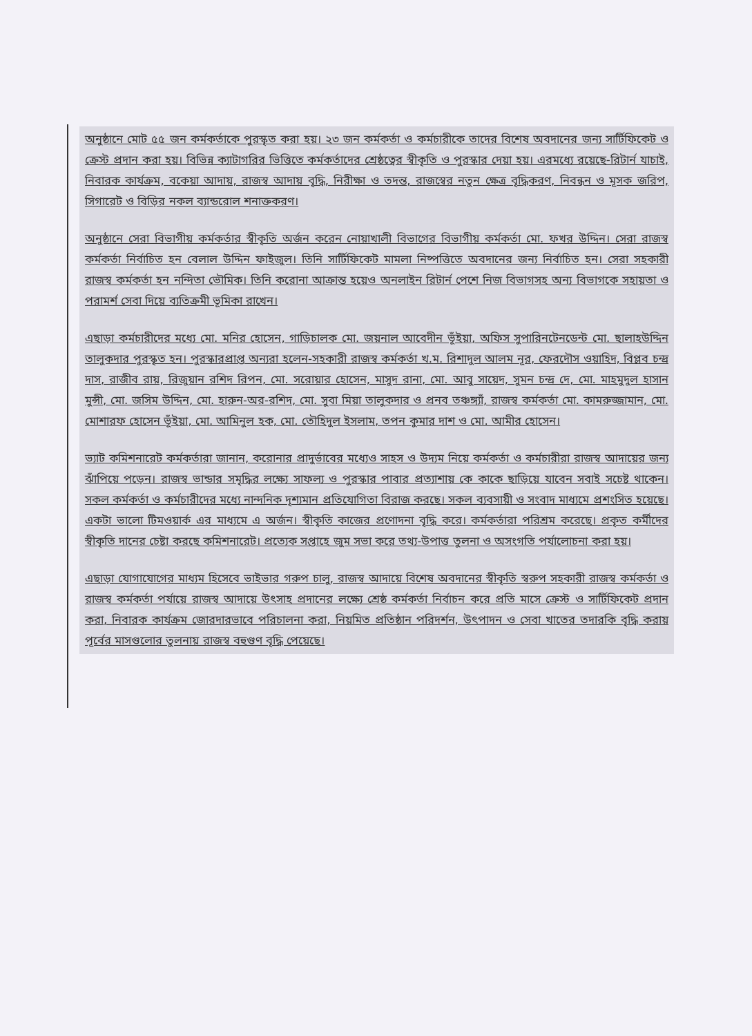অনুষ্ঠানে মোট ৫৫ জন কর্মকর্তাকে পুরস্কৃত করা হয়। ২৩ জন কর্মকর্তা ও কর্মচারীকে তাদের বিশেষ অবদানের জন্য সার্টিফিকেট ও ক্রেস্ট প্রদান করা হয়। বিভিন্ন ক্যাটাগরির ভিত্তিতে কর্মকর্তাদের শ্রেষ্ঠত্বের স্বীকৃতি ও পুরস্কার দেয়া হয়। এরমধ্যে রয়েছে-রিটার্ন যাচাই, নিবারক কার্যক্রম, বকেয়া আদায়, রাজস্ব আদায় বৃদ্ধি, নিরীক্ষা ও তদন্ত, রাজস্বের নতুন ক্ষেত্র বৃদ্ধিকরণ, নিবন্ধন ও মূসক জরিপ, সিগারেট ও বিড়ির নকল ব্যান্ডরোল শনাক্তকরণ।
অনুষ্ঠানে সেরা বিভাগীয় কর্মকর্তার স্বীকৃতি অর্জন করেন নোয়াখালী বিভাগের বিভাগীয় কর্মকর্তা মো. ফখর উদ্দিন। সেরা রাজস্ব কর্মকর্তা নির্বাচিত হন বেলাল উদ্দিন ফাইজুল। তিনি সার্টিফিকেট মামলা নিষ্পত্তিতে অবদানের জন্য নির্বাচিত হন। সেরা সহকারী রাজস্ব কর্মকর্তা হন নন্দিতা ভৌমিক। তিনি করোনা আক্রান্ত হয়েও অনলাইন রিটার্ন পেশে নিজ বিভাগসহ অন্য বিভাগকে সহায়তা ও পরামর্শ সেবা দিয়ে ব্যতিক্রমী ভূমিকা রাখেন।
এছাড়া কর্মচারীদের মধ্যে মো. মনির হোসেন, গাড়িচালক মো. জয়নাল আবেদীন ভূঁইয়া, অফিস সুপারিনটেনডেন্ট মো. ছালাহউদ্দিন তালুকদার পুরস্কৃত হন। পুরস্কারপ্রাপ্ত অন্যরা হলেন-সহকারী রাজস্ব কর্মকর্তা খ.ম. রিশাদুল আলম নূর, ফেরদৌস ওয়াহিদ, বিপ্লব চন্দ্র দাস, রাজীব রায়, রিজুয়ান রশিদ রিপন, মো. সরোয়ার হোসেন, মাসুদ রানা, মো. আবু সায়েদ, সুমন চন্দ্র দে, মো. মাহমুদুল হাসান মুন্সী, মো. জসিম উদ্দিন, মো. হারুন-অর-রশিদ, মো. সুবা মিয়া তালুকদার ও প্রনব তঞ্চঙ্গ্যাঁ, রাজস্ব কর্মকর্তা মো. কামরুজ্জামান, মো. মোশারফ হোসেন ভূঁইয়া, মো. আমিনুল হক, মো. তৌহিদুল ইসলাম, তপন কুমার দাশ ও মো. আমীর হোসেন।
ভ্যাট কমিশনারেট কর্মকর্তারা জানান, করোনার প্রাদুর্ভাবের মধ্যেও সাহস ও উদ্যম নিয়ে কর্মকর্তা ও কর্মচারীরা রাজস্ব আদায়ের জন্য ঝাঁপিয়ে পড়েন। রাজস্ব ভান্ডার সমৃদ্ধির লক্ষ্যে সাফল্য ও পুরস্কার পাবার প্রত্যাশায় কে কাকে ছাড়িয়ে যাবেন সবাই সচেষ্ট থাকেন। সকল কর্মকর্তা ও কর্মচারীদের মধ্যে নান্দনিক দৃশ্যমান প্রতিযোগিতা বিরাজ করছে। সকল ব্যবসায়ী ও সংবাদ মাধ্যমে প্রশংসিত হয়েছে। একটা ভালো টিমওয়ার্ক এর মাধ্যমে এ অর্জন। স্বীকৃতি কাজের প্রণোদনা বৃদ্ধি করে। কর্মকর্তারা পরিশ্রম করেছে। প্রকৃত কর্মীদের স্বীকৃতি দানের চেষ্টা করছে কমিশনারেট। প্রত্যেক সপ্তাহে জুম সভা করে তথ্য-উপাত্ত তুলনা ও অসংগতি পর্যালোচনা করা হয়।
এছাড়া যোগাযোগের মাধ্যম হিসেবে ভাইভার গরুপ চালু, রাজস্ব আদায়ে বিশেষ অবদানের স্বীকৃতি স্বরুপ সহকারী রাজস্ব কর্মকর্তা ও রাজস্ব কর্মকর্তা পর্যায়ে রাজস্ব আদায়ে উৎসাহ প্রদানের লক্ষ্যে শ্রেষ্ঠ কর্মকর্তা নির্বাচন করে প্রতি মাসে ক্রেস্ট ও সার্টিফিকেট প্রদান করা, নিবারক কার্যক্রম জোরদারভাবে পরিচালনা করা, নিয়মিত প্রতিষ্ঠান পরিদর্শন, উৎপাদন ও সেবা খাতের তদারকি বৃদ্ধি করায় পূর্বের মাসগুলোর তুলনায় রাজস্ব বহুগুণ বৃদ্ধি পেয়েছে।